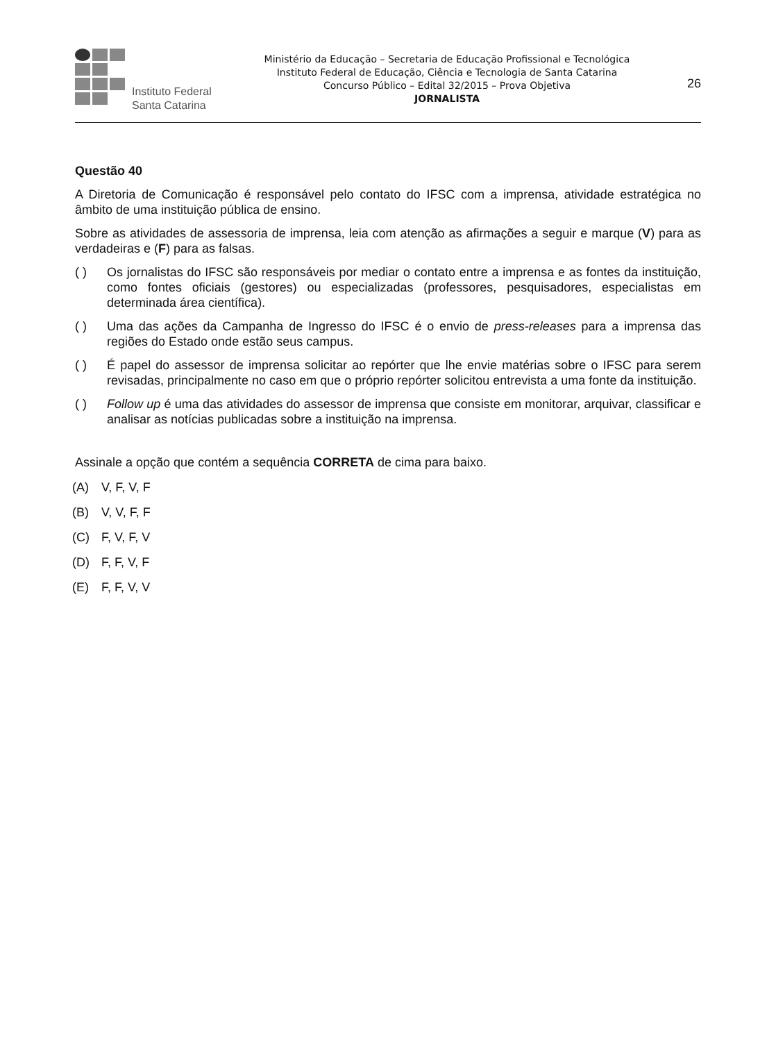Instituto Federal
Santa Catarina
Ministério da Educação – Secretaria de Educação Profissional e Tecnológica
Instituto Federal de Educação, Ciência e Tecnologia de Santa Catarina
Concurso Público – Edital 32/2015 – Prova Objetiva
JORNALISTA
26
Questão 40
A Diretoria de Comunicação é responsável pelo contato do IFSC com a imprensa, atividade estratégica no âmbito de uma instituição pública de ensino.
Sobre as atividades de assessoria de imprensa, leia com atenção as afirmações a seguir e marque (V) para as verdadeiras e (F) para as falsas.
( ) Os jornalistas do IFSC são responsáveis por mediar o contato entre a imprensa e as fontes da instituição, como fontes oficiais (gestores) ou especializadas (professores, pesquisadores, especialistas em determinada área científica).
( ) Uma das ações da Campanha de Ingresso do IFSC é o envio de press-releases para a imprensa das regiões do Estado onde estão seus campus.
( ) É papel do assessor de imprensa solicitar ao repórter que lhe envie matérias sobre o IFSC para serem revisadas, principalmente no caso em que o próprio repórter solicitou entrevista a uma fonte da instituição.
( ) Follow up é uma das atividades do assessor de imprensa que consiste em monitorar, arquivar, classificar e analisar as notícias publicadas sobre a instituição na imprensa.
Assinale a opção que contém a sequência CORRETA de cima para baixo.
(A) V, F, V, F
(B) V, V, F, F
(C) F, V, F, V
(D) F, F, V, F
(E) F, F, V, V